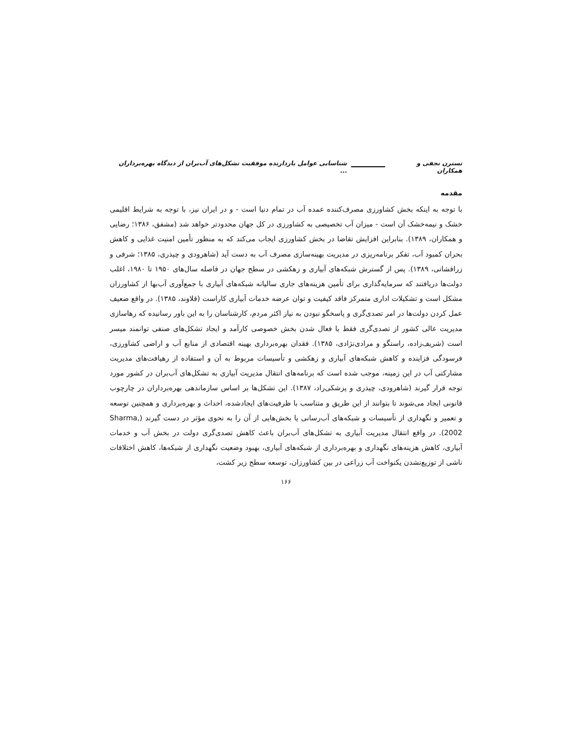نسترن نجفی و همکاران شناسایی عوامل بازدارنده موفقیت تشکل‌های آب‌بران از دیدگاه بهره‌برداران ...
مقدمه
با توجه به اینکه بخش کشاورزی مصرف‌کننده عمده آب در تمام دنیا است - و در ایران نیز، با توجه به شرایط اقلیمی خشک و نیمه‌خشک آن است - میزان آب تخصیصی به کشاورزی در کل جهان محدودتر خواهد شد (مشفق، ۱۳۸۶؛ رضایی و همکاران، ۱۳۸۹). بنابراین افزایش تقاضا در بخش کشاورزی ایجاب می‌کند که به منظور تأمین امنیت غذایی و کاهش بحران کمبود آب، تفکر برنامه‌ریزی در مدیریت بهینه‌سازی مصرف آب به دست آید (شاهرودی و چیذری، ۱۳۸۵؛ شرفی و زرافشانی، ۱۳۸۹). پس از گسترش شبکه‌های آبیاری و زهکشی در سطح جهان در فاصله سال‌های ۱۹۵۰ تا ۱۹۸۰، اغلب دولت‌ها دریافتند که سرمایه‌گذاری برای تأمین هزینه‌های جاری سالیانه شبکه‌های آبیاری با جمع‌آوری آب‌بها از کشاورزان مشکل است و تشکیلات اداری متمرکز فاقد کیفیت و توان عرضه خدمات آبیاری کاراست (قلاوند، ۱۳۸۵). در واقع ضعیف عمل کردن دولت‌ها در امر تصدی‌گری و پاسخگو نبودن به نیاز اکثر مردم، کارشناسان را به این باور رسانیده که رهاسازی مدیریت عالی کشور از تصدی‌گری فقط با فعال شدن بخش خصوصی کارآمد و ایجاد تشکل‌های صنفی توانمند میسر است (شریف‌زاده، راستگو و مرادی‌نژادی، ۱۳۸۵). فقدان بهره‌برداری بهینه اقتصادی از منابع آب و اراضی کشاورزی، فرسودگی فزاینده و کاهش شبکه‌های آبیاری و زهکشی و تأسیسات مربوط به آن و استفاده از رهیافت‌های مدیریت مشارکتی آب در این زمینه، موجب شده است که برنامه‌های انتقال مدیریت آبیاری به تشکل‌های آب‌بران در کشور مورد توجه قرار گیرند (شاهرودی، چیذری و پزشکی‌راد، ۱۳۸۷). این تشکل‌ها بر اساس سازماندهی بهره‌برداران در چارچوب قانونی ایجاد می‌شوند تا بتوانند از این طریق و متناسب با ظرفیت‌های ایجادشده، احداث و بهره‌برداری و همچنین توسعه و تعمیر و نگهداری از تأسیسات و شبکه‌های آب‌رسانی یا بخش‌هایی از آن را به نحوی مؤثر در دست گیرند (Sharma, 2002). در واقع انتقال مدیریت آبیاری به تشکل‌های آب‌بران باعث کاهش تصدی‌گری دولت در بخش آب و خدمات آبیاری، کاهش هزینه‌های نگهداری و بهره‌برداری از شبکه‌های آبیاری، بهبود وضعیت نگهداری از شبکه‌ها، کاهش اختلافات ناشی از توزیع‌نشدن یکنواخت آب زراعی در بین کشاورزان، توسعه سطح زیر کشت،
۱۶۶